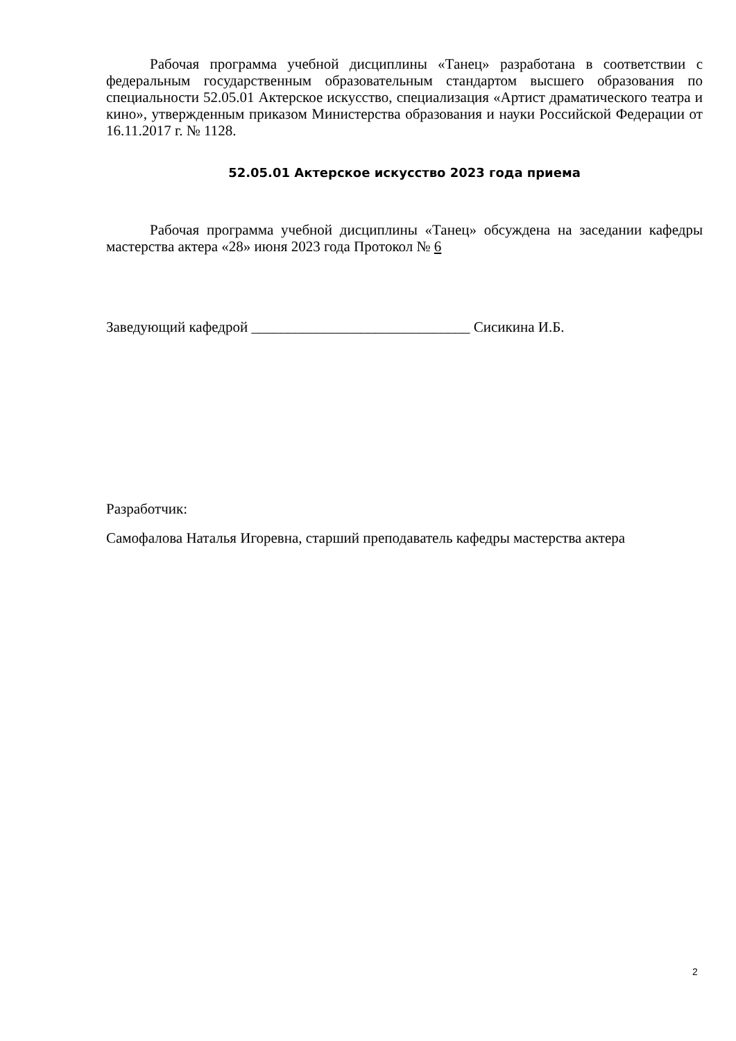Рабочая программа учебной дисциплины «Танец» разработана в соответствии с федеральным государственным образовательным стандартом высшего образования по специальности 52.05.01 Актерское искусство, специализация «Артист драматического театра и кино», утвержденным приказом Министерства образования и науки Российской Федерации от 16.11.2017 г. № 1128.
52.05.01 Актерское искусство 2023 года приема
Рабочая программа учебной дисциплины «Танец» обсуждена на заседании кафедры мастерства актера «28» июня 2023 года Протокол № 6
Заведующий кафедрой ______________________________ Сисикина И.Б.
Разработчик:
Самофалова Наталья Игоревна, старший преподаватель кафедры мастерства актера
2